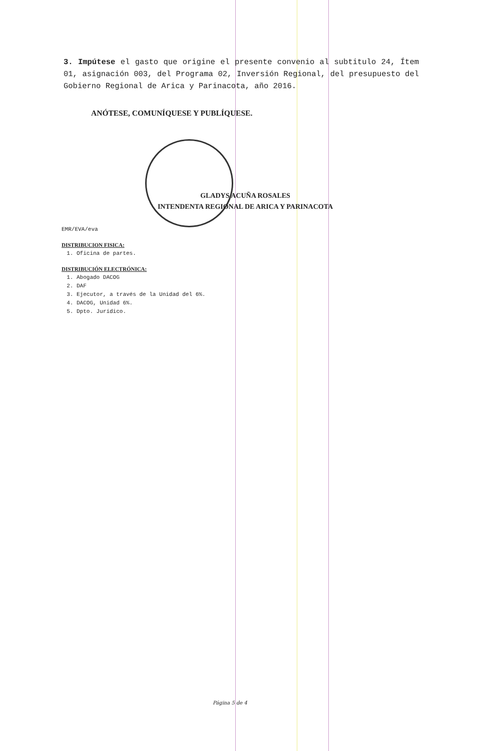3. Impútese el gasto que origine el presente convenio al subtitulo 24, Ítem 01, asignación 003, del Programa 02, Inversión Regional, del presupuesto del Gobierno Regional de Arica y Parinacota, año 2016.
ANÓTESE, COMUNÍQUESE Y PUBLÍQUESE.
GLADYS ACUÑA ROSALES
INTENDENTA REGIONAL DE ARICA Y PARINACOTA
EMR/EVA/eva
DISTRIBUCION FISICA:
1. Oficina de partes.
DISTRIBUCIÓN ELECTRÓNICA:
1. Abogado DACOG
2. DAF
3. Ejecutor, a través de la Unidad del 6%.
4. DACOG, Unidad 6%.
5. Dpto. Jurídico.
Página 5 de 4